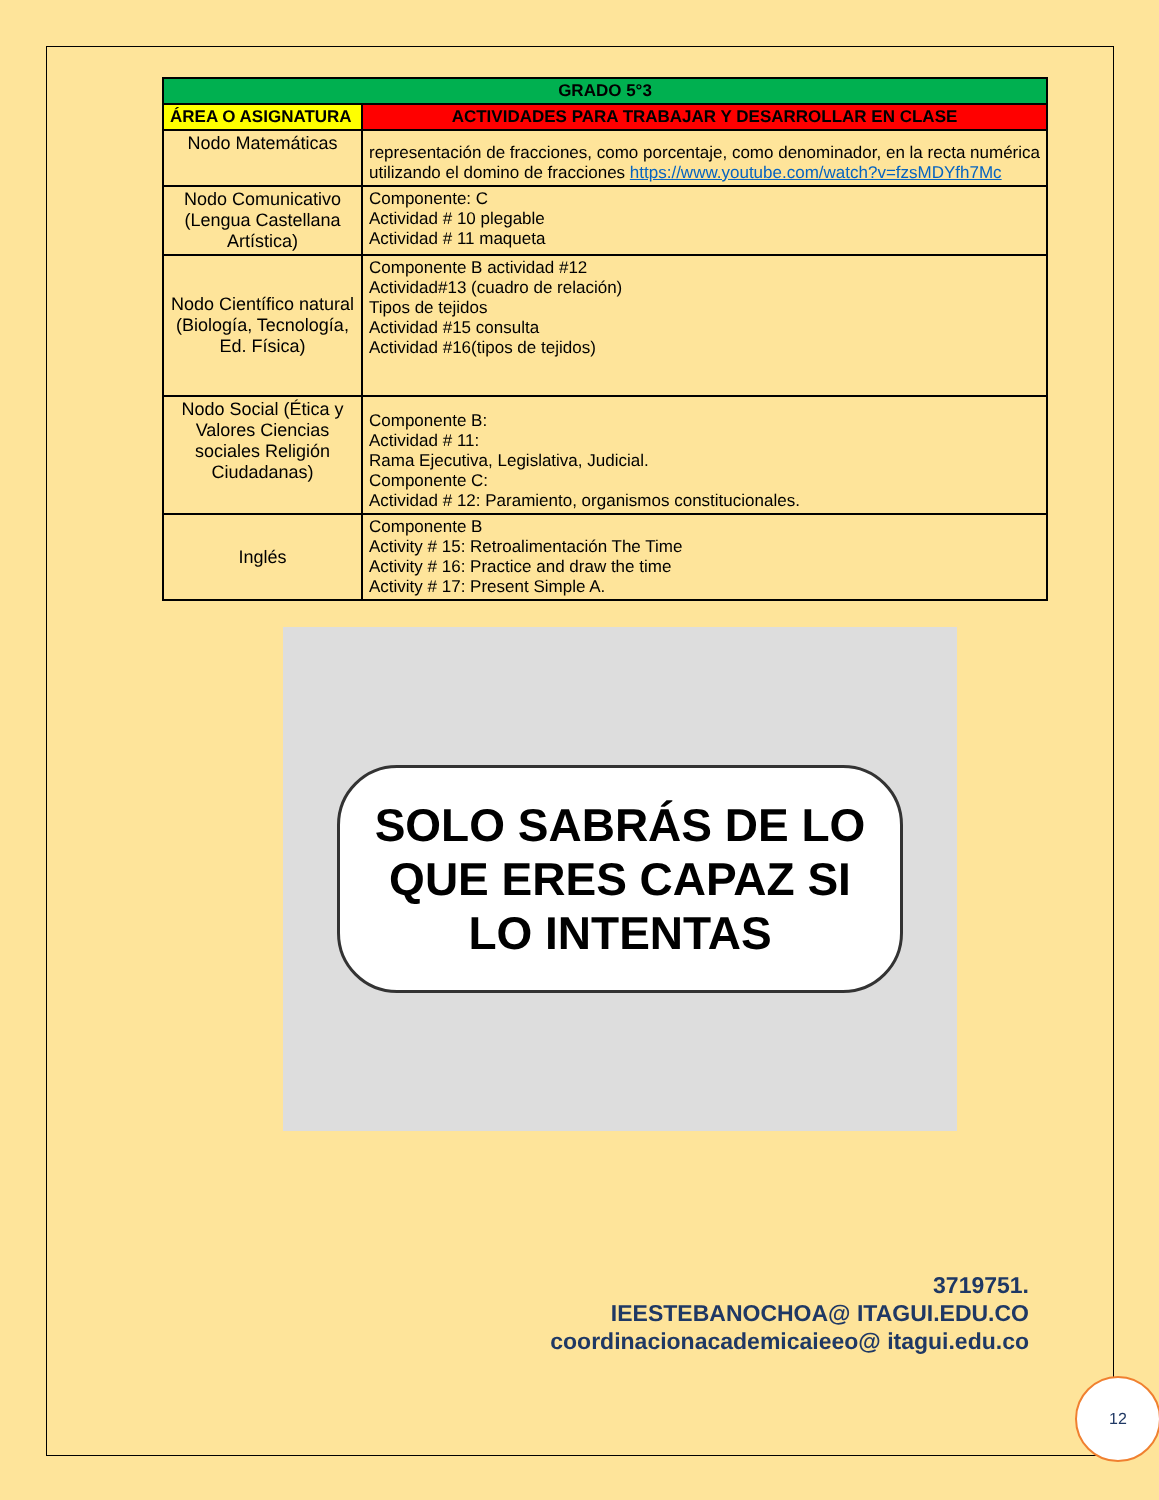| GRADO 5°3 | |
| --- | --- |
| ÁREA O ASIGNATURA | ACTIVIDADES PARA TRABAJAR Y DESARROLLAR EN CLASE |
| Nodo Matemáticas | representación de fracciones, como porcentaje, como denominador, en la recta numérica utilizando el domino de fracciones https://www.youtube.com/watch?v=fzsMDYfh7Mc |
| Nodo Comunicativo (Lengua Castellana Artística) | Componente: C Actividad # 10 plegable Actividad # 11 maqueta |
| Nodo Científico natural (Biología, Tecnología, Ed. Física) | Componente B actividad #12 Actividad#13 (cuadro de relación) Tipos de tejidos Actividad #15 consulta Actividad #16(tipos de tejidos) |
| Nodo Social (Ética y Valores Ciencias sociales Religión Ciudadanas) | Componente B: Actividad # 11: Rama Ejecutiva, Legislativa, Judicial. Componente C: Actividad # 12: Paramiento, organismos constitucionales. |
| Inglés | Componente B Activity # 15: Retroalimentación The Time Activity # 16: Practice and draw the time Activity # 17: Present Simple A. |
SOLO SABRÁS DE LO QUE ERES CAPAZ SI LO INTENTAS
3719751.
IEESTEBANOCHOA@ ITAGUI.EDU.CO
coordinacionacademicaieeo@ itagui.edu.co
12